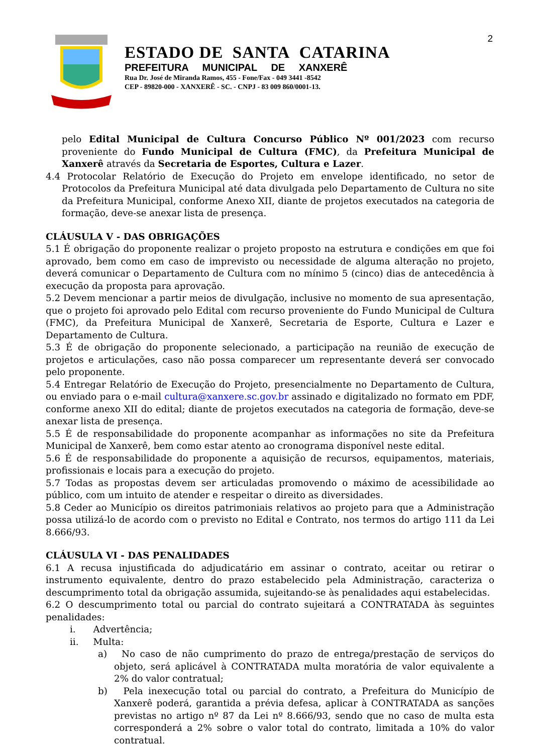ESTADO DE SANTA CATARINA
PREFEITURA MUNICIPAL DE XANXERÊ
Rua Dr. José de Miranda Ramos, 455 - Fone/Fax - 049 3441 -8542
CEP - 89820-000 - XANXERÊ - SC. - CNPJ - 83 009 860/0001-13.
2
pelo Edital Municipal de Cultura Concurso Público Nº 001/2023 com recurso proveniente do Fundo Municipal de Cultura (FMC), da Prefeitura Municipal de Xanxerê através da Secretaria de Esportes, Cultura e Lazer.
4.4 Protocolar Relatório de Execução do Projeto em envelope identificado, no setor de Protocolos da Prefeitura Municipal até data divulgada pelo Departamento de Cultura no site da Prefeitura Municipal, conforme Anexo XII, diante de projetos executados na categoria de formação, deve-se anexar lista de presença.
CLÁUSULA V - DAS OBRIGAÇÕES
5.1 É obrigação do proponente realizar o projeto proposto na estrutura e condições em que foi aprovado, bem como em caso de imprevisto ou necessidade de alguma alteração no projeto, deverá comunicar o Departamento de Cultura com no mínimo 5 (cinco) dias de antecedência à execução da proposta para aprovação.
5.2 Devem mencionar a partir meios de divulgação, inclusive no momento de sua apresentação, que o projeto foi aprovado pelo Edital com recurso proveniente do Fundo Municipal de Cultura (FMC), da Prefeitura Municipal de Xanxerê, Secretaria de Esporte, Cultura e Lazer e Departamento de Cultura.
5.3 É de obrigação do proponente selecionado, a participação na reunião de execução de projetos e articulações, caso não possa comparecer um representante deverá ser convocado pelo proponente.
5.4 Entregar Relatório de Execução do Projeto, presencialmente no Departamento de Cultura, ou enviado para o e-mail cultura@xanxere.sc.gov.br assinado e digitalizado no formato em PDF, conforme anexo XII do edital; diante de projetos executados na categoria de formação, deve-se anexar lista de presença.
5.5 É de responsabilidade do proponente acompanhar as informações no site da Prefeitura Municipal de Xanxerê, bem como estar atento ao cronograma disponível neste edital.
5.6 É de responsabilidade do proponente a aquisição de recursos, equipamentos, materiais, profissionais e locais para a execução do projeto.
5.7 Todas as propostas devem ser articuladas promovendo o máximo de acessibilidade ao público, com um intuito de atender e respeitar o direito as diversidades.
5.8 Ceder ao Município os direitos patrimoniais relativos ao projeto para que a Administração possa utilizá-lo de acordo com o previsto no Edital e Contrato, nos termos do artigo 111 da Lei 8.666/93.
CLÁUSULA VI - DAS PENALIDADES
6.1 A recusa injustificada do adjudicatário em assinar o contrato, aceitar ou retirar o instrumento equivalente, dentro do prazo estabelecido pela Administração, caracteriza o descumprimento total da obrigação assumida, sujeitando-se às penalidades aqui estabelecidas.
6.2 O descumprimento total ou parcial do contrato sujeitará a CONTRATADA às seguintes penalidades:
i. Advertência;
ii. Multa:
a) No caso de não cumprimento do prazo de entrega/prestação de serviços do objeto, será aplicável à CONTRATADA multa moratória de valor equivalente a 2% do valor contratual;
b) Pela inexecução total ou parcial do contrato, a Prefeitura do Município de Xanxerê poderá, garantida a prévia defesa, aplicar à CONTRATADA as sanções previstas no artigo nº 87 da Lei nº 8.666/93, sendo que no caso de multa esta corresponderá a 2% sobre o valor total do contrato, limitada a 10% do valor contratual.